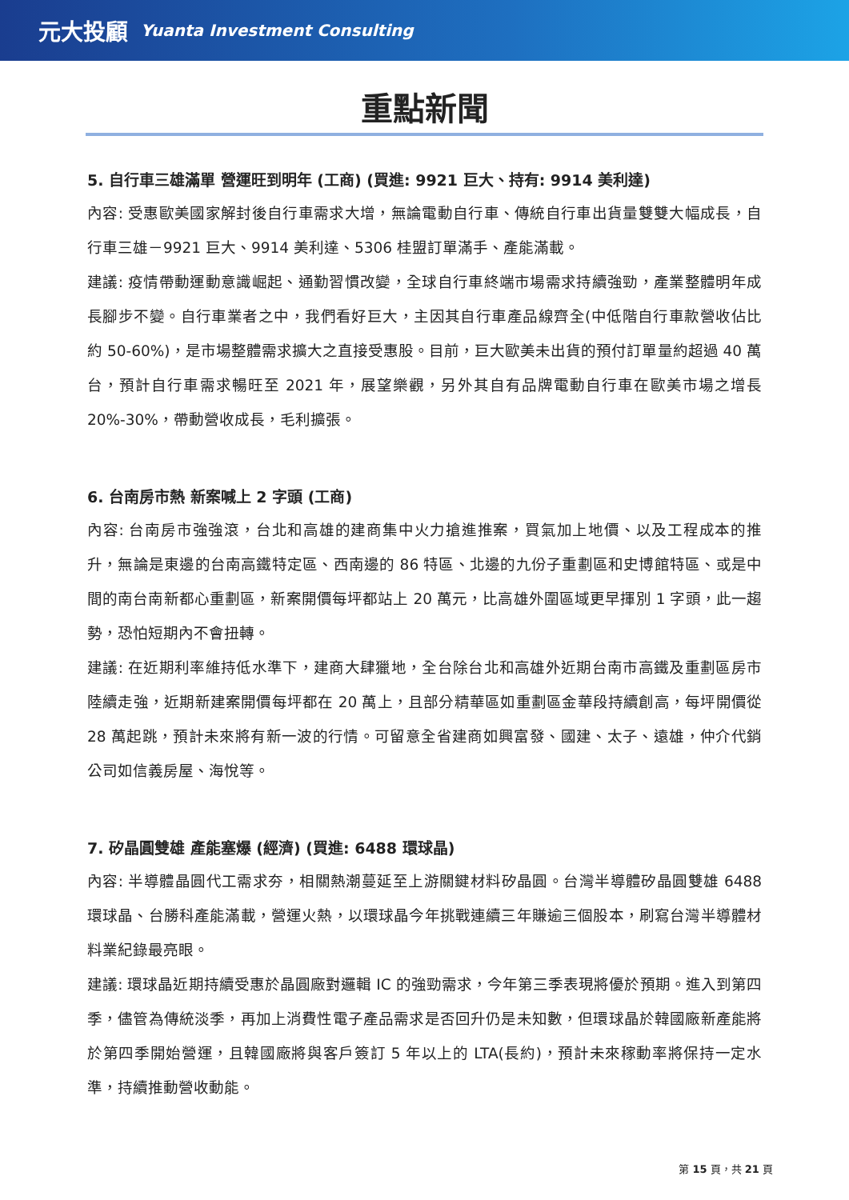元大投顧 Yuanta Investment Consulting
重點新聞
5. 自行車三雄滿單 營運旺到明年 (工商) (買進: 9921 巨大、持有: 9914 美利達)
內容: 受惠歐美國家解封後自行車需求大增，無論電動自行車、傳統自行車出貨量雙雙大幅成長，自行車三雄－9921 巨大、9914 美利達、5306 桂盟訂單滿手、產能滿載。
建議: 疫情帶動運動意識崛起、通勤習慣改變，全球自行車終端市場需求持續強勁，產業整體明年成長腳步不變。自行車業者之中，我們看好巨大，主因其自行車產品線齊全(中低階自行車款營收佔比約 50-60%)，是市場整體需求擴大之直接受惠股。目前，巨大歐美未出貨的預付訂單量約超過 40 萬台，預計自行車需求暢旺至 2021 年，展望樂觀，另外其自有品牌電動自行車在歐美市場之增長 20%-30%，帶動營收成長，毛利擴張。
6. 台南房市熱 新案喊上 2 字頭 (工商)
內容: 台南房市強強滾，台北和高雄的建商集中火力搶進推案，買氣加上地價、以及工程成本的推升，無論是東邊的台南高鐵特定區、西南邊的 86 特區、北邊的九份子重劃區和史博館特區、或是中間的南台南新都心重劃區，新案開價每坪都站上 20 萬元，比高雄外圍區域更早揮別 1 字頭，此一趨勢，恐怕短期內不會扭轉。
建議: 在近期利率維持低水準下，建商大肆獵地，全台除台北和高雄外近期台南市高鐵及重劃區房市陸續走強，近期新建案開價每坪都在 20 萬上，且部分精華區如重劃區金華段持續創高，每坪開價從 28 萬起跳，預計未來將有新一波的行情。可留意全省建商如興富發、國建、太子、遠雄，仲介代銷公司如信義房屋、海悅等。
7. 矽晶圓雙雄 產能塞爆 (經濟) (買進: 6488 環球晶)
內容: 半導體晶圓代工需求夯，相關熱潮蔓延至上游關鍵材料矽晶圓。台灣半導體矽晶圓雙雄 6488 環球晶、台勝科產能滿載，營運火熱，以環球晶今年挑戰連續三年賺逾三個股本，刷寫台灣半導體材料業紀錄最亮眼。
建議: 環球晶近期持續受惠於晶圓廠對邏輯 IC 的強勁需求，今年第三季表現將優於預期。進入到第四季，儘管為傳統淡季，再加上消費性電子產品需求是否回升仍是未知數，但環球晶於韓國廠新產能將於第四季開始營運，且韓國廠將與客戶簽訂 5 年以上的 LTA(長約)，預計未來稼動率將保持一定水準，持續推動營收動能。
第 15 頁，共 21 頁